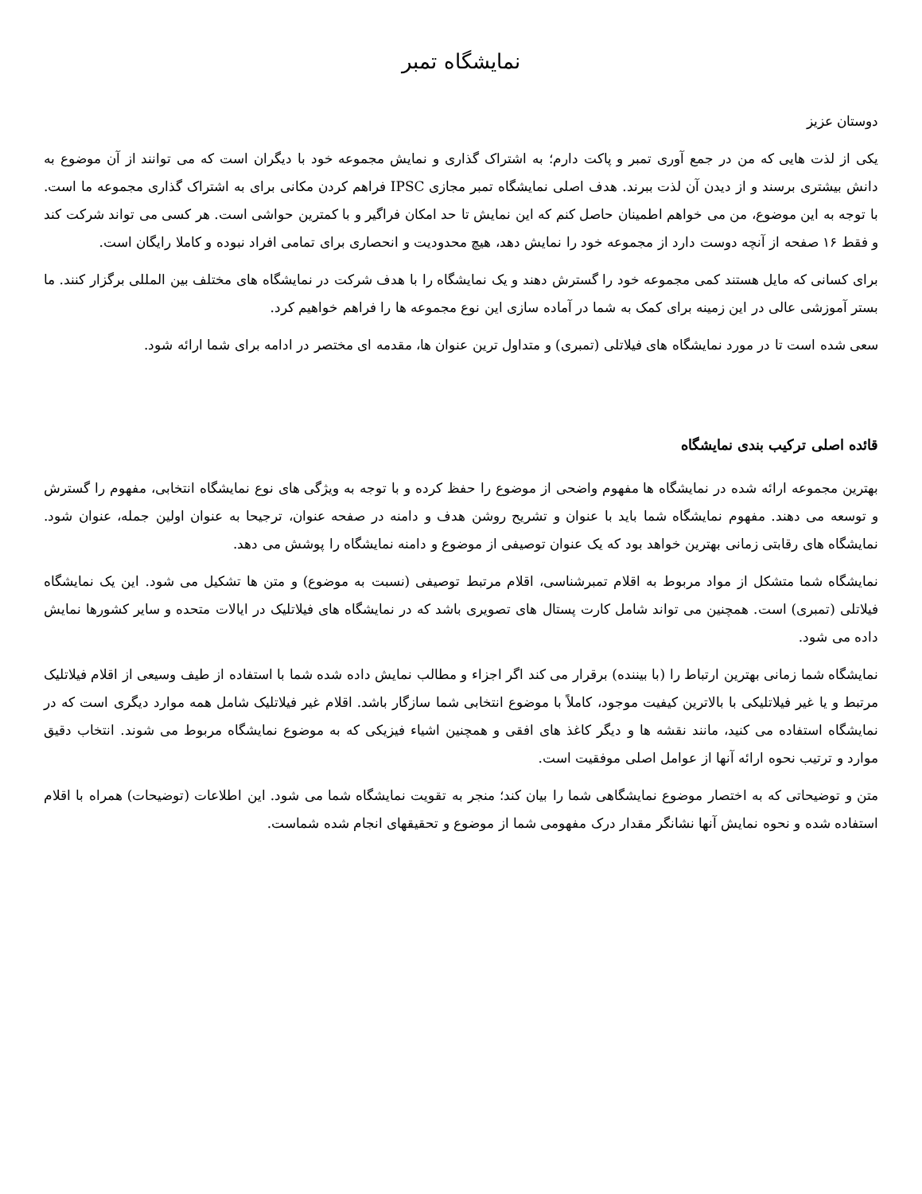نمایشگاه تمبر
دوستان عزیز
یکی از لذت هایی که من در جمع آوری تمبر و پاکت دارم؛ به اشتراک گذاری و نمایش مجموعه خود با دیگران است که می توانند از آن موضوع به دانش بیشتری برسند و از دیدن آن لذت ببرند. هدف اصلی نمایشگاه تمبر مجازی IPSC فراهم کردن مکانی برای به اشتراک گذاری مجموعه ما است. با توجه به این موضوع، من می خواهم اطمینان حاصل کنم که این نمایش تا حد امکان فراگیر و با کمترین حواشی است. هر کسی می تواند شرکت کند و فقط ۱۶ صفحه از آنچه دوست دارد از مجموعه خود را نمایش دهد، هیچ محدودیت و انحصاری برای تمامی افراد نبوده و کاملا رایگان است.
برای کسانی که مایل هستند کمی مجموعه خود را گسترش دهند و یک نمایشگاه را با هدف شرکت در نمایشگاه های مختلف بین المللی برگزار کنند. ما بستر آموزشی عالی در این زمینه برای کمک به شما در آماده سازی این نوع مجموعه ها را فراهم خواهیم کرد.
سعی شده است تا در مورد نمایشگاه های فیلاتلی (تمبری) و متداول ترین عنوان ها، مقدمه ای مختصر در ادامه برای شما ارائه شود.
قائده اصلی ترکیب بندی نمایشگاه
بهترین مجموعه ارائه شده در نمایشگاه ها مفهوم واضحی از موضوع را حفظ کرده و با توجه به ویژگی های نوع نمایشگاه انتخابی، مفهوم را گسترش و توسعه می دهند. مفهوم نمایشگاه شما باید با عنوان و تشریح روشن هدف و دامنه در صفحه عنوان، ترجیحا به عنوان اولین جمله، عنوان شود. نمایشگاه های رقابتی زمانی بهترین خواهد بود که یک عنوان توصیفی از موضوع و دامنه نمایشگاه را پوشش می دهد.
نمایشگاه شما متشکل از مواد مربوط به اقلام تمبرشناسی، اقلام مرتبط توصیفی (نسبت به موضوع) و متن ها تشکیل می شود. این یک نمایشگاه فیلاتلی (تمبری) است. همچنین می تواند شامل کارت پستال های تصویری باشد که در نمایشگاه های فیلاتلیک در ایالات متحده و سایر کشورها نمایش داده می شود.
نمایشگاه شما زمانی بهترین ارتباط را (با بیننده) برقرار می کند اگر اجزاء و مطالب نمایش داده شده شما با استفاده از طیف وسیعی از اقلام فیلاتلیک مرتبط و یا غیر فیلاتلیکی با بالاترین کیفیت موجود، کاملاً با موضوع انتخابی شما سازگار باشد. اقلام غیر فیلاتلیک شامل همه موارد دیگری است که در نمایشگاه استفاده می کنید، مانند نقشه ها و دیگر کاغذ های افقی و همچنین اشیاء فیزیکی که به موضوع نمایشگاه مربوط می شوند. انتخاب دقیق موارد و ترتیب نحوه ارائه آنها از عوامل اصلی موفقیت است.
متن و توضیحاتی که به اختصار موضوع نمایشگاهی شما را بیان کند؛ منجر به تقویت نمایشگاه شما می شود. این اطلاعات (توضیحات) همراه با اقلام استفاده شده و نحوه نمایش آنها نشانگر مقدار درک مفهومی شما از موضوع و تحقیقهای انجام شده شماست.